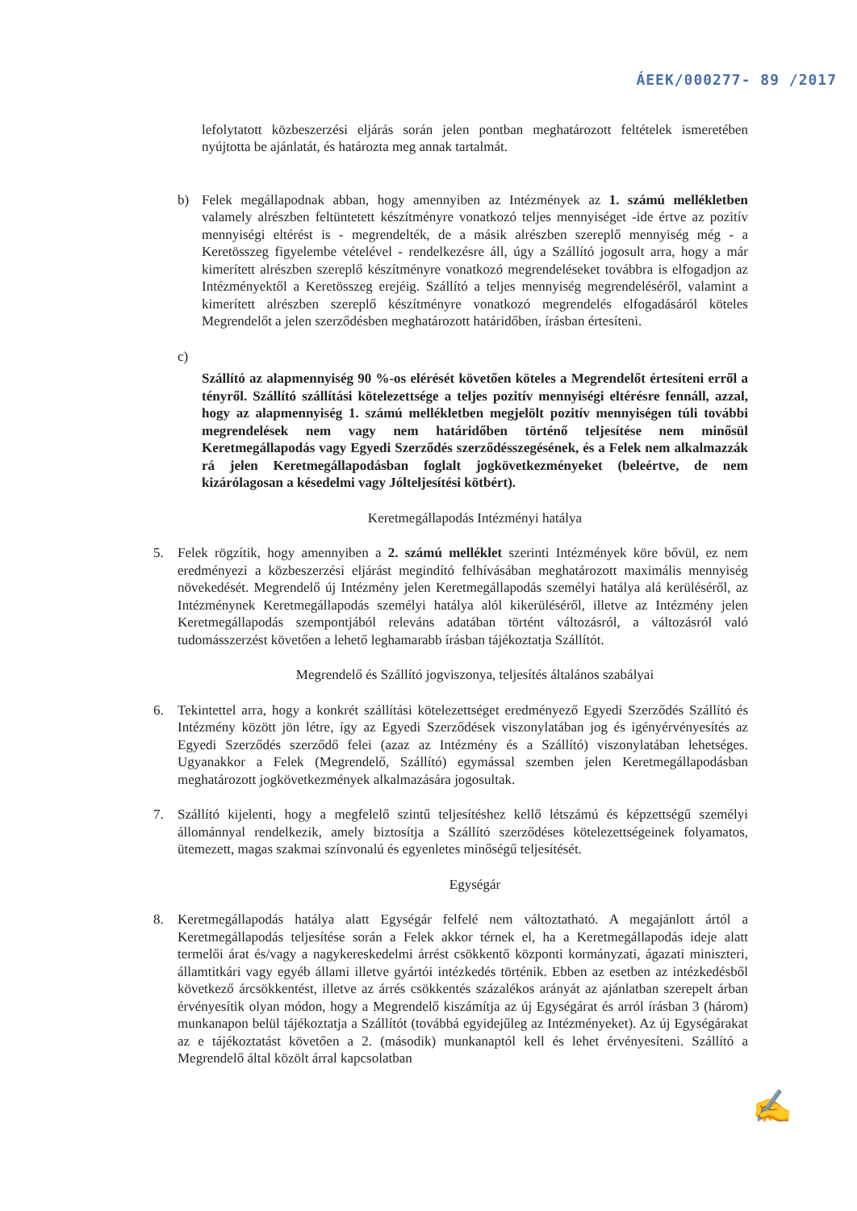ÁEEK/000277- 89 /2017
lefolytatott közbeszerzési eljárás során jelen pontban meghatározott feltételek ismeretében nyújtotta be ajánlatát, és határozta meg annak tartalmát.
b) Felek megállapodnak abban, hogy amennyiben az Intézmények az 1. számú mellékletben valamely alrészben feltüntetett készítményre vonatkozó teljes mennyiséget -ide értve az pozitív mennyiségi eltérést is - megrendelték, de a másik alrészben szereplő mennyiség még - a Keretösszeg figyelembe vételével - rendelkezésre áll, úgy a Szállító jogosult arra, hogy a már kimerített alrészben szereplő készítményre vonatkozó megrendeléseket továbbra is elfogadjon az Intézményektől a Keretösszeg erejéig. Szállító a teljes mennyiség megrendeléséről, valamint a kimerített alrészben szereplő készítményre vonatkozó megrendelés elfogadásáról köteles Megrendelőt a jelen szerződésben meghatározott határidőben, írásban értesíteni.
c)
Szállító az alapmennyiség 90 %-os elérését követően köteles a Megrendelőt értesíteni erről a tényről. Szállító szállítási kötelezettsége a teljes pozitív mennyiségi eltérésre fennáll, azzal, hogy az alapmennyiség 1. számú mellékletben megjelölt pozitív mennyiségen túli további megrendelések nem vagy nem határidőben történő teljesítése nem minősül Keretmegállapodás vagy Egyedi Szerződés szerződésszegésének, és a Felek nem alkalmazzák rá jelen Keretmegállapodásban foglalt jogkövetkezményeket (beleértve, de nem kizárólagosan a késedelmi vagy Jólteljesítési kötbért).
Keretmegállapodás Intézményi hatálya
5. Felek rögzítik, hogy amennyiben a 2. számú melléklet szerinti Intézmények köre bővül, ez nem eredményezi a közbeszerzési eljárást megindító felhívásában meghatározott maximális mennyiség növekedését. Megrendelő új Intézmény jelen Keretmegállapodás személyi hatálya alá kerüléséről, az Intézménynek Keretmegállapodás személyi hatálya alól kikerüléséről, illetve az Intézmény jelen Keretmegállapodás szempontjából releváns adatában történt változásról, a változásról való tudomásszerzést követően a lehető leghamarabb írásban tájékoztatja Szállítót.
Megrendelő és Szállító jogviszonya, teljesítés általános szabályai
6. Tekintettel arra, hogy a konkrét szállítási kötelezettséget eredményező Egyedi Szerződés Szállító és Intézmény között jön létre, így az Egyedi Szerződések viszonylatában jog és igényérvényesítés az Egyedi Szerződés szerződő felei (azaz az Intézmény és a Szállító) viszonylatában lehetséges. Ugyanakkor a Felek (Megrendelő, Szállító) egymással szemben jelen Keretmegállapodásban meghatározott jogkövetkezmények alkalmazására jogosultak.
7. Szállító kijelenti, hogy a megfelelő szintű teljesítéshez kellő létszámú és képzettségű személyi állománnyal rendelkezik, amely biztosítja a Szállító szerződéses kötelezettségeinek folyamatos, ütemezett, magas szakmai színvonalú és egyenletes minőségű teljesítését.
Egységár
8. Keretmegállapodás hatálya alatt Egységár felfelé nem változtatható. A megajánlott ártól a Keretmegállapodás teljesítése során a Felek akkor térnek el, ha a Keretmegállapodás ideje alatt termelői árat és/vagy a nagykereskedelmi árrést csökkentő központi kormányzati, ágazati miniszteri, államtitkári vagy egyéb állami illetve gyártói intézkedés történik. Ebben az esetben az intézkedésből következő árcsökkentést, illetve az árrés csökkentés százalékos arányát az ajánlatban szerepelt árban érvényesítik olyan módon, hogy a Megrendelő kiszámítja az új Egységárat és arról írásban 3 (három) munkanapon belül tájékoztatja a Szállítót (továbbá egyidejűleg az Intézményeket). Az új Egységárakat az e tájékoztatást követően a 2. (második) munkanaptól kell és lehet érvényesíteni. Szállító a Megrendelő által közölt árral kapcsolatban
✍